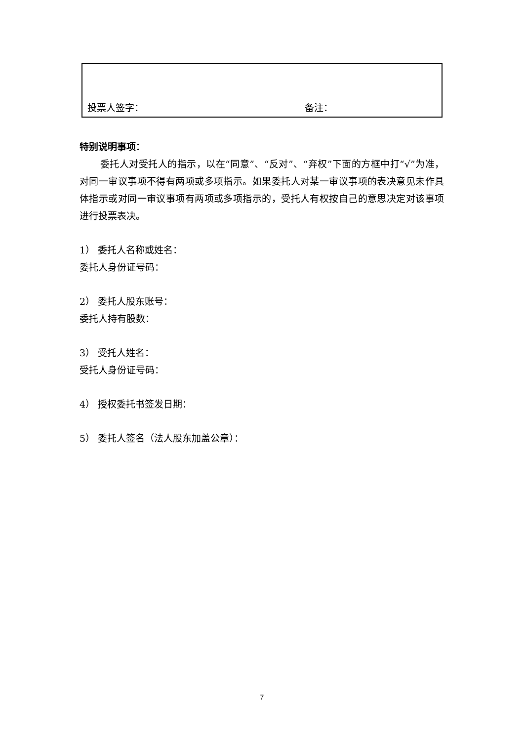| 投票人签字： | 备注： |
特别说明事项：
委托人对受托人的指示，以在“同意”、“反对”、“弃权”下面的方框中打“√”为准，对同一审议事项不得有两项或多项指示。如果委托人对某一审议事项的表决意见未作具体指示或对同一审议事项有两项或多项指示的，受托人有权按自己的意思决定对该事项进行投票表决。
1） 委托人名称或姓名：
委托人身份证号码：
2） 委托人股东账号：
委托人持有股数：
3） 受托人姓名：
受托人身份证号码：
4） 授权委托书签发日期：
5） 委托人签名（法人股东加盖公章）：
7